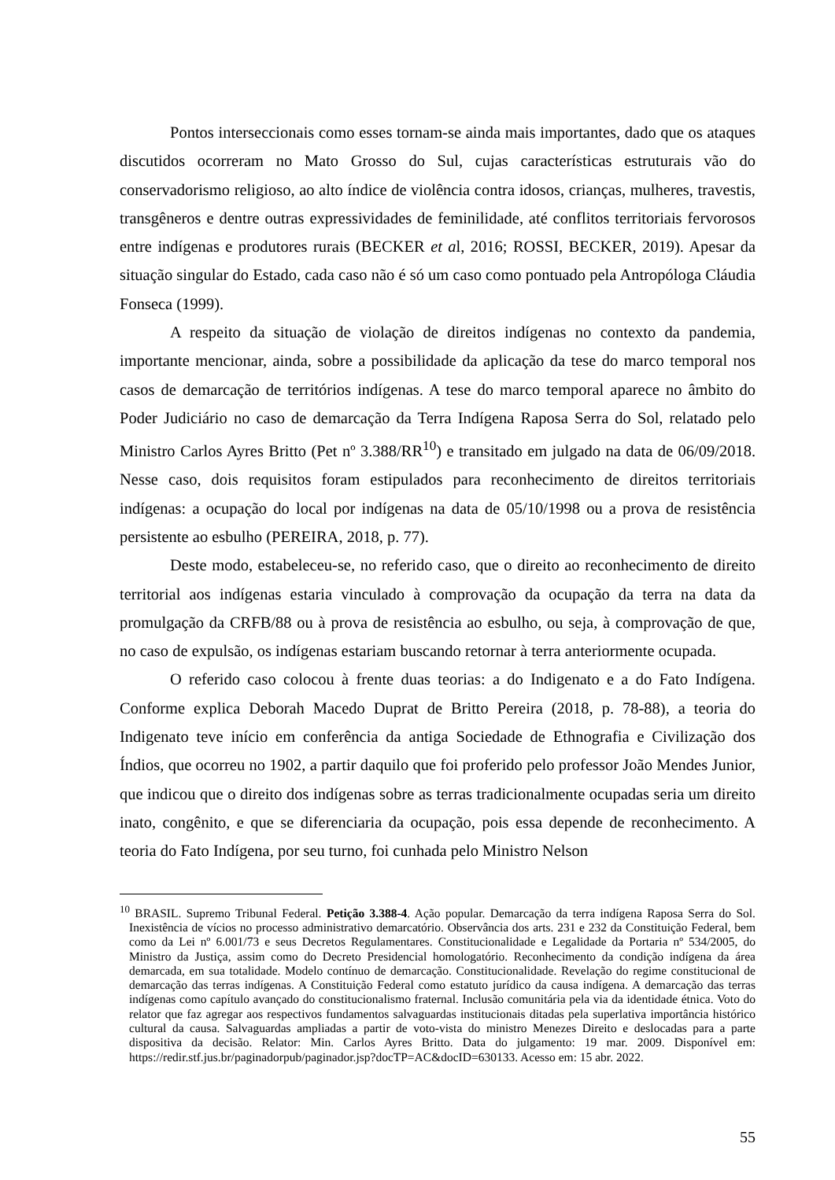Pontos interseccionais como esses tornam-se ainda mais importantes, dado que os ataques discutidos ocorreram no Mato Grosso do Sul, cujas características estruturais vão do conservadorismo religioso, ao alto índice de violência contra idosos, crianças, mulheres, travestis, transgêneros e dentre outras expressividades de feminilidade, até conflitos territoriais fervorosos entre indígenas e produtores rurais (BECKER et al, 2016; ROSSI, BECKER, 2019). Apesar da situação singular do Estado, cada caso não é só um caso como pontuado pela Antropóloga Cláudia Fonseca (1999).
A respeito da situação de violação de direitos indígenas no contexto da pandemia, importante mencionar, ainda, sobre a possibilidade da aplicação da tese do marco temporal nos casos de demarcação de territórios indígenas. A tese do marco temporal aparece no âmbito do Poder Judiciário no caso de demarcação da Terra Indígena Raposa Serra do Sol, relatado pelo Ministro Carlos Ayres Britto (Pet nº 3.388/RR<sup>10</sup>) e transitado em julgado na data de 06/09/2018. Nesse caso, dois requisitos foram estipulados para reconhecimento de direitos territoriais indígenas: a ocupação do local por indígenas na data de 05/10/1998 ou a prova de resistência persistente ao esbulho (PEREIRA, 2018, p. 77).
Deste modo, estabeleceu-se, no referido caso, que o direito ao reconhecimento de direito territorial aos indígenas estaria vinculado à comprovação da ocupação da terra na data da promulgação da CRFB/88 ou à prova de resistência ao esbulho, ou seja, à comprovação de que, no caso de expulsão, os indígenas estariam buscando retornar à terra anteriormente ocupada.
O referido caso colocou à frente duas teorias: a do Indigenato e a do Fato Indígena. Conforme explica Deborah Macedo Duprat de Britto Pereira (2018, p. 78-88), a teoria do Indigenato teve início em conferência da antiga Sociedade de Ethnografia e Civilização dos Índios, que ocorreu no 1902, a partir daquilo que foi proferido pelo professor João Mendes Junior, que indicou que o direito dos indígenas sobre as terras tradicionalmente ocupadas seria um direito inato, congênito, e que se diferenciaria da ocupação, pois essa depende de reconhecimento. A teoria do Fato Indígena, por seu turno, foi cunhada pelo Ministro Nelson
<sup>10</sup> BRASIL. Supremo Tribunal Federal. Petição 3.388-4. Ação popular. Demarcação da terra indígena Raposa Serra do Sol. Inexistência de vícios no processo administrativo demarcatório. Observância dos arts. 231 e 232 da Constituição Federal, bem como da Lei nº 6.001/73 e seus Decretos Regulamentares. Constitucionalidade e Legalidade da Portaria nº 534/2005, do Ministro da Justiça, assim como do Decreto Presidencial homologatório. Reconhecimento da condição indígena da área demarcada, em sua totalidade. Modelo contínuo de demarcação. Constitucionalidade. Revelação do regime constitucional de demarcação das terras indígenas. A Constituição Federal como estatuto jurídico da causa indígena. A demarcação das terras indígenas como capítulo avançado do constitucionalismo fraternal. Inclusão comunitária pela via da identidade étnica. Voto do relator que faz agregar aos respectivos fundamentos salvaguardas institucionais ditadas pela superlativa importância histórico cultural da causa. Salvaguardas ampliadas a partir de voto-vista do ministro Menezes Direito e deslocadas para a parte dispositiva da decisão. Relator: Min. Carlos Ayres Britto. Data do julgamento: 19 mar. 2009. Disponível em: https://redir.stf.jus.br/paginadorpub/paginador.jsp?docTP=AC&docID=630133. Acesso em: 15 abr. 2022.
55